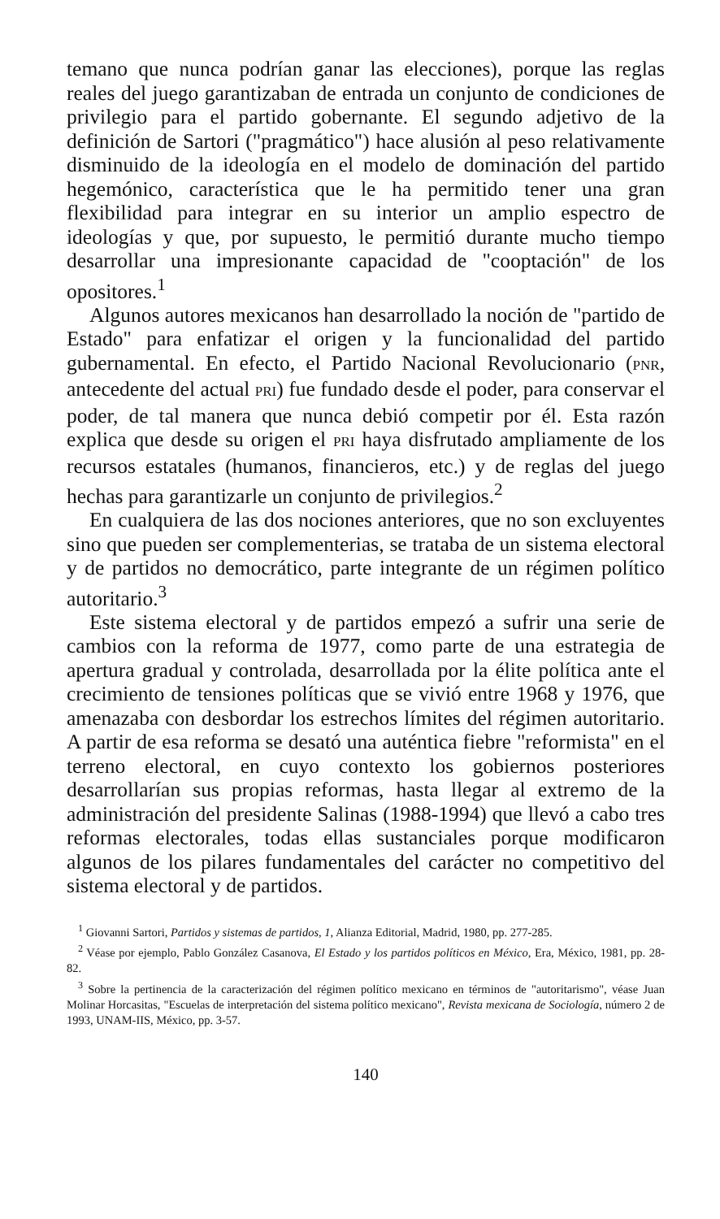temano que nunca podrían ganar las elecciones), porque las reglas reales del juego garantizaban de entrada un conjunto de condiciones de privilegio para el partido gobernante. El segundo adjetivo de la definición de Sartori ("pragmático") hace alusión al peso relativamente disminuido de la ideología en el modelo de dominación del partido hegemónico, característica que le ha permitido tener una gran flexibilidad para integrar en su interior un amplio espectro de ideologías y que, por supuesto, le permitió durante mucho tiempo desarrollar una impresionante capacidad de "cooptación" de los opositores.<sup>1</sup>
Algunos autores mexicanos han desarrollado la noción de "partido de Estado" para enfatizar el origen y la funcionalidad del partido gubernamental. En efecto, el Partido Nacional Revolucionario (PNR, antecedente del actual PRI) fue fundado desde el poder, para conservar el poder, de tal manera que nunca debió competir por él. Esta razón explica que desde su origen el PRI haya disfrutado ampliamente de los recursos estatales (humanos, financieros, etc.) y de reglas del juego hechas para garantizarle un conjunto de privilegios.<sup>2</sup>
En cualquiera de las dos nociones anteriores, que no son excluyentes sino que pueden ser complementerias, se trataba de un sistema electoral y de partidos no democrático, parte integrante de un régimen político autoritario.<sup>3</sup>
Este sistema electoral y de partidos empezó a sufrir una serie de cambios con la reforma de 1977, como parte de una estrategia de apertura gradual y controlada, desarrollada por la élite política ante el crecimiento de tensiones políticas que se vivió entre 1968 y 1976, que amenazaba con desbordar los estrechos límites del régimen autoritario. A partir de esa reforma se desató una auténtica fiebre "reformista" en el terreno electoral, en cuyo contexto los gobiernos posteriores desarrollarían sus propias reformas, hasta llegar al extremo de la administración del presidente Salinas (1988-1994) que llevó a cabo tres reformas electorales, todas ellas sustanciales porque modificaron algunos de los pilares fundamentales del carácter no competitivo del sistema electoral y de partidos.
<sup>1</sup> Giovanni Sartori, Partidos y sistemas de partidos, 1, Alianza Editorial, Madrid, 1980, pp. 277-285.
<sup>2</sup> Véase por ejemplo, Pablo González Casanova, El Estado y los partidos políticos en México, Era, México, 1981, pp. 28-82.
<sup>3</sup> Sobre la pertinencia de la caracterización del régimen político mexicano en términos de "autoritarismo", véase Juan Molinar Horcasitas, "Escuelas de interpretación del sistema político mexicano", Revista mexicana de Sociología, número 2 de 1993, UNAM-IIS, México, pp. 3-57.
140